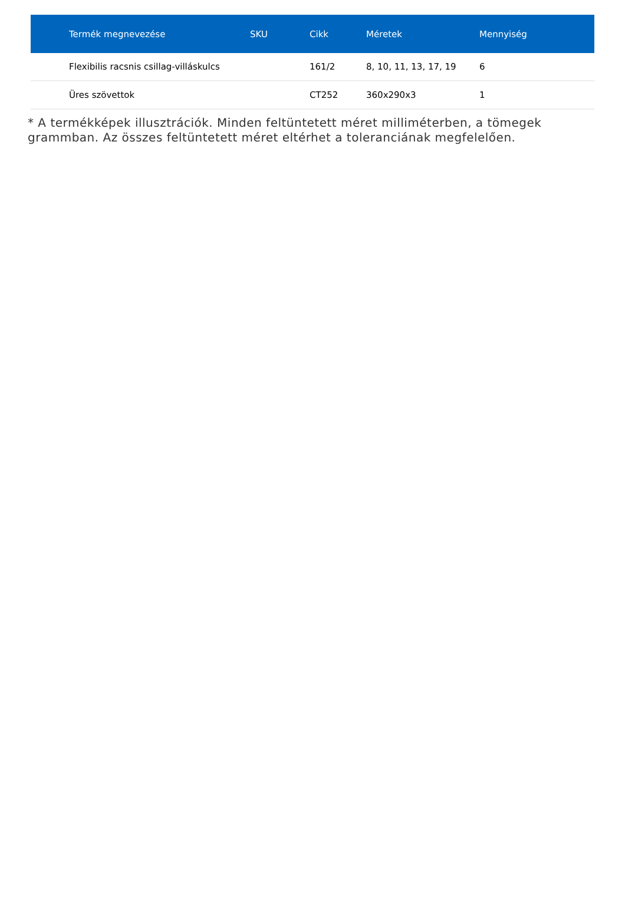| Termék megnevezése | SKU | Cikk | Méretek | Mennyiség |
| --- | --- | --- | --- | --- |
| Flexibilis racsnis csillag-villáskulcs | | 161/2 | 8, 10, 11, 13, 17, 19 | 6 |
| Üres szövettok | | CT252 | 360x290x3 | 1 |
* A termékképek illusztrációk. Minden feltüntetett méret milliméterben, a tömegek grammban. Az összes feltüntetett méret eltérhet a toleranciának megfelelően.